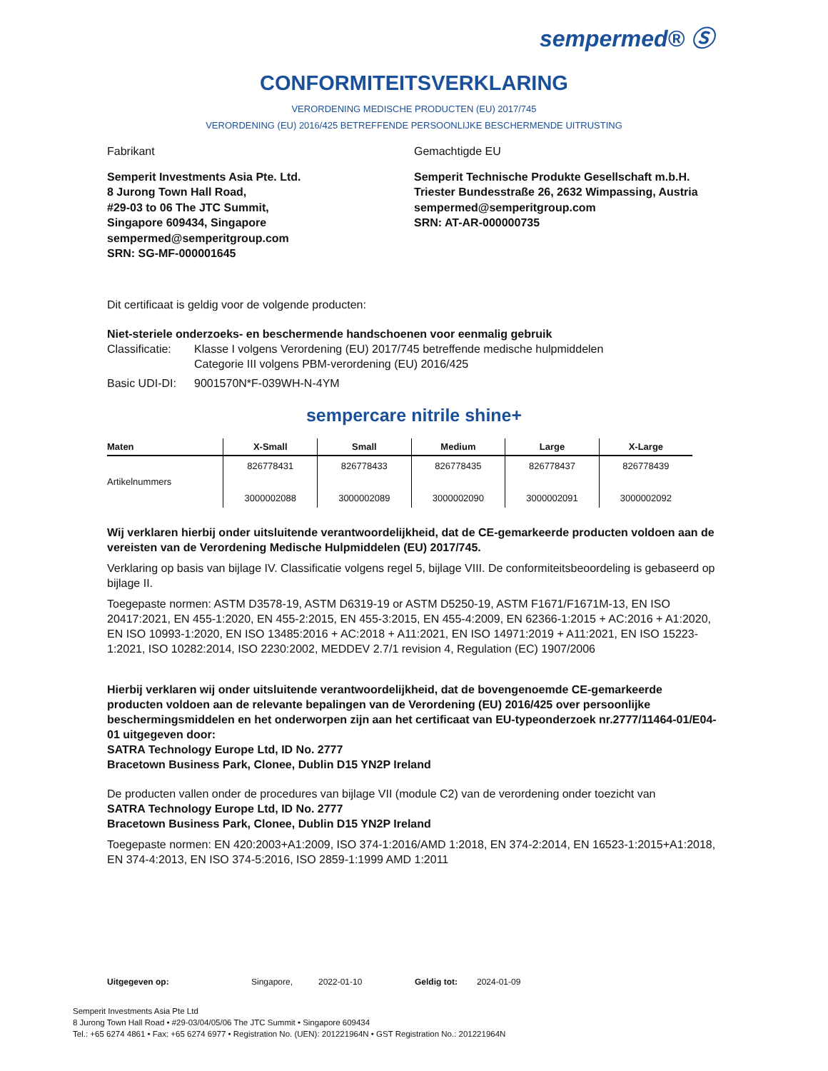sempermed® Ⓢ
CONFORMITEITSVERKLARING
VERORDENING MEDISCHE PRODUCTEN (EU) 2017/745
VERORDENING (EU) 2016/425 BETREFFENDE PERSOONLIJKE BESCHERMENDE UITRUSTING
Fabrikant Gemachtigde EU
Semperit Investments Asia Pte. Ltd.
8 Jurong Town Hall Road,
#29-03 to 06 The JTC Summit,
Singapore 609434, Singapore
sempermed@semperitgroup.com
SRN: SG-MF-000001645
Semperit Technische Produkte Gesellschaft m.b.H.
Triester Bundesstraße 26, 2632 Wimpassing, Austria
sempermed@semperitgroup.com
SRN: AT-AR-000000735
Dit certificaat is geldig voor de volgende producten:
Niet-steriele onderzoeks- en beschermende handschoenen voor eenmalig gebruik
| Classificatie: | Klasse I volgens Verordening (EU) 2017/745 betreffende medische hulpmiddelen Categorie III volgens PBM-verordening (EU) 2016/425 |
| Basic UDI-DI: | 9001570N*F-039WH-N-4YM |
sempercare nitrile shine+
| Maten | X-Small | Small | Medium | Large | X-Large |
| --- | --- | --- | --- | --- | --- |
| Artikelnummers | 826778431 3000002088 | 826778433 3000002089 | 826778435 3000002090 | 826778437 3000002091 | 826778439 3000002092 |
Wij verklaren hierbij onder uitsluitende verantwoordelijkheid, dat de CE-gemarkeerde producten voldoen aan de vereisten van de Verordening Medische Hulpmiddelen (EU) 2017/745.
Verklaring op basis van bijlage IV. Classificatie volgens regel 5, bijlage VIII. De conformiteitsbeoordeling is gebaseerd op bijlage II.
Toegepaste normen: ASTM D3578-19, ASTM D6319-19 or ASTM D5250-19, ASTM F1671/F1671M-13, EN ISO 20417:2021, EN 455-1:2020, EN 455-2:2015, EN 455-3:2015, EN 455-4:2009, EN 62366-1:2015 + AC:2016 + A1:2020, EN ISO 10993-1:2020, EN ISO 13485:2016 + AC:2018 + A11:2021, EN ISO 14971:2019 + A11:2021, EN ISO 15223-1:2021, ISO 10282:2014, ISO 2230:2002, MEDDEV 2.7/1 revision 4, Regulation (EC) 1907/2006
Hierbij verklaren wij onder uitsluitende verantwoordelijkheid, dat de bovengenoemde CE-gemarkeerde producten voldoen aan de relevante bepalingen van de Verordening (EU) 2016/425 over persoonlijke beschermingsmiddelen en het onderworpen zijn aan het certificaat van EU-typeonderzoek nr.2777/11464-01/E04-01 uitgegeven door:
SATRA Technology Europe Ltd, ID No. 2777
Bracetown Business Park, Clonee, Dublin D15 YN2P Ireland
De producten vallen onder de procedures van bijlage VII (module C2) van de verordening onder toezicht van
SATRA Technology Europe Ltd, ID No. 2777
Bracetown Business Park, Clonee, Dublin D15 YN2P Ireland
Toegepaste normen: EN 420:2003+A1:2009, ISO 374-1:2016/AMD 1:2018, EN 374-2:2014, EN 16523-1:2015+A1:2018, EN 374-4:2013, EN ISO 374-5:2016, ISO 2859-1:1999 AMD 1:2011
Uitgegeven op: Singapore, 2022-01-10 Geldig tot: 2024-01-09
Semperit Investments Asia Pte Ltd
8 Jurong Town Hall Road • #29-03/04/05/06 The JTC Summit • Singapore 609434
Tel.: +65 6274 4861 • Fax: +65 6274 6977 • Registration No. (UEN): 201221964N • GST Registration No.: 201221964N